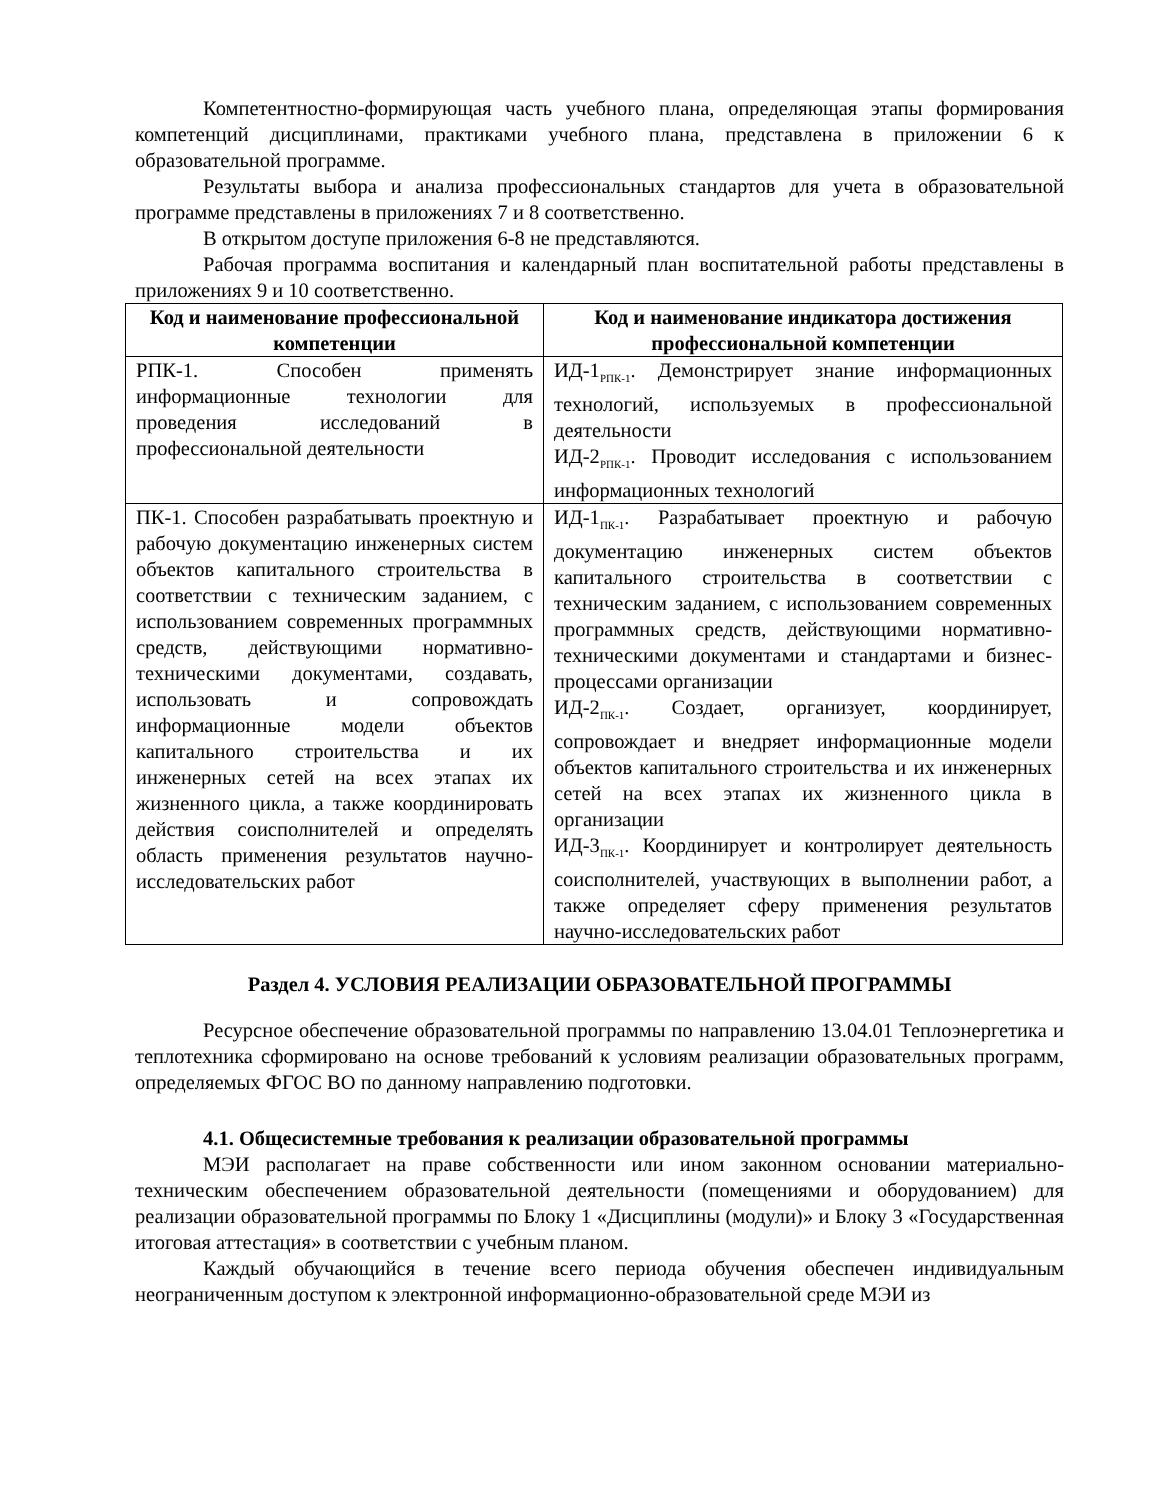Компетентностно-формирующая часть учебного плана, определяющая этапы формирования компетенций дисциплинами, практиками учебного плана, представлена в приложении 6 к образовательной программе.
Результаты выбора и анализа профессиональных стандартов для учета в образовательной программе представлены в приложениях 7 и 8 соответственно.
В открытом доступе приложения 6-8 не представляются.
Рабочая программа воспитания и календарный план воспитательной работы представлены в приложениях 9 и 10 соответственно.
| Код и наименование профессиональной компетенции | Код и наименование индикатора достижения профессиональной компетенции |
| --- | --- |
| РПК-1. Способен применять информационные технологии для проведения исследований в профессиональной деятельности | ИД-1<sub>РПК-1</sub>. Демонстрирует знание информационных технологий, используемых в профессиональной деятельности ИД-2<sub>РПК-1</sub>. Проводит исследования с использованием информационных технологий |
| ПК-1. Способен разрабатывать проектную и рабочую документацию инженерных систем объектов капитального строительства в соответствии с техническим заданием, с использованием современных программных средств, действующими нормативно-техническими документами, создавать, использовать и сопровождать информационные модели объектов капитального строительства и их инженерных сетей на всех этапах их жизненного цикла, а также координировать действия соисполнителей и определять область применения результатов научно-исследовательских работ | ИД-1<sub>ПК-1</sub>. Разрабатывает проектную и рабочую документацию инженерных систем объектов капитального строительства в соответствии с техническим заданием, с использованием современных программных средств, действующими нормативно-техническими документами и стандартами и бизнес-процессами организации ИД-2<sub>ПК-1</sub>. Создает, организует, координирует, сопровождает и внедряет информационные модели объектов капитального строительства и их инженерных сетей на всех этапах их жизненного цикла в организации ИД-3<sub>ПК-1</sub>. Координирует и контролирует деятельность соисполнителей, участвующих в выполнении работ, а также определяет сферу применения результатов научно-исследовательских работ |
Раздел 4. УСЛОВИЯ РЕАЛИЗАЦИИ ОБРАЗОВАТЕЛЬНОЙ ПРОГРАММЫ
Ресурсное обеспечение образовательной программы по направлению 13.04.01 Теплоэнергетика и теплотехника сформировано на основе требований к условиям реализации образовательных программ, определяемых ФГОС ВО по данному направлению подготовки.
4.1. Общесистемные требования к реализации образовательной программы
МЭИ располагает на праве собственности или ином законном основании материально-техническим обеспечением образовательной деятельности (помещениями и оборудованием) для реализации образовательной программы по Блоку 1 «Дисциплины (модули)» и Блоку 3 «Государственная итоговая аттестация» в соответствии с учебным планом.
Каждый обучающийся в течение всего периода обучения обеспечен индивидуальным неограниченным доступом к электронной информационно-образовательной среде МЭИ из